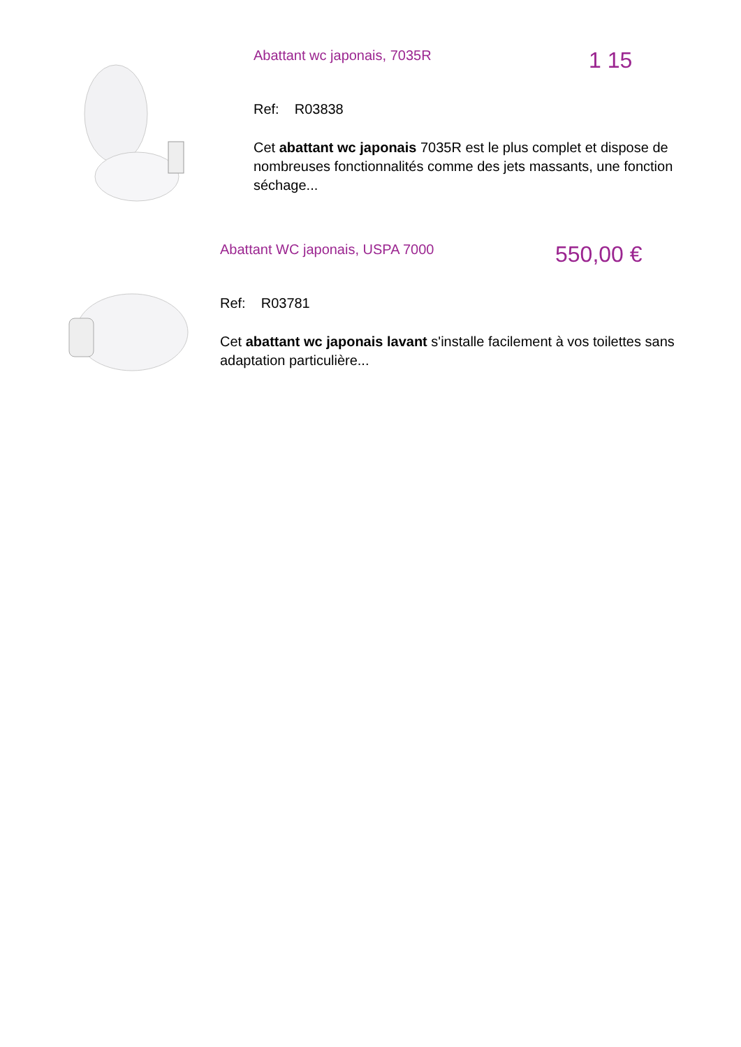Abattant wc japonais, 7035R 1 15
Ref: R03838
Cet abattant wc japonais 7035R est le plus complet et dispose de nombreuses fonctionnalités comme des jets massants, une fonction séchage...
Abattant WC japonais, USPA 7000 550,00 €
Ref: R03781
Cet abattant wc japonais lavant s'installe facilement à vos toilettes sans adaptation particulière...